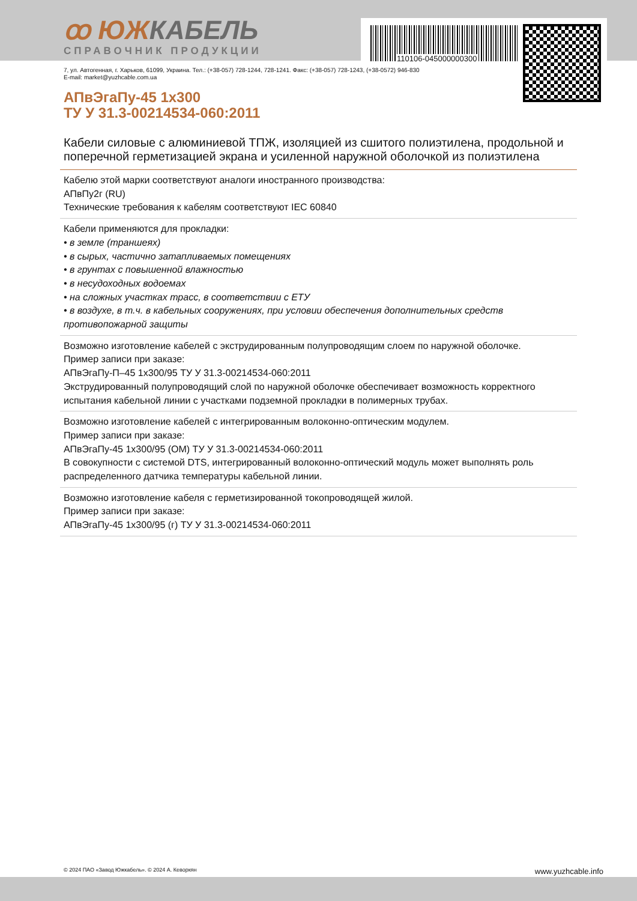110106-045000000300
ꝏ ЮЖКАБЕЛЬ
СПРАВОЧНИК ПРОДУКЦИИ
7, ул. Автогенная, г. Харьков, 61099, Украина. Тел.: (+38-057) 728-1244, 728-1241. Факс: (+38-057) 728-1243, (+38-0572) 946-830
E-mail: market@yuzhcable.com.ua
АПвЭгаПу-45 1х300
ТУ У 31.3-00214534-060:2011
Кабели силовые с алюминиевой ТПЖ, изоляцией из сшитого полиэтилена, продольной и поперечной герметизацией экрана и усиленной наружной оболочкой из полиэтилена
Кабелю этой марки соответствуют аналоги иностранного производства:
АПвПу2г (RU)
Технические требования к кабелям соответствуют IEC 60840
Кабели применяются для прокладки:
• в земле (траншеях)
• в сырых, частично затапливаемых помещениях
• в грунтах с повышенной влажностью
• в несудоходных водоемах
• на сложных участках трасс, в соответствии с ЕТУ
• в воздухе, в т.ч. в кабельных сооружениях, при условии обеспечения дополнительных средств противопожарной защиты
Возможно изготовление кабелей с экструдированным полупроводящим слоем по наружной оболочке.
Пример записи при заказе:
АПвЭгаПу-П–45 1х300/95 ТУ У 31.3-00214534-060:2011
Экструдированный полупроводящий слой по наружной оболочке обеспечивает возможность корректного испытания кабельной линии с участками подземной прокладки в полимерных трубах.
Возможно изготовление кабелей с интегрированным волоконно-оптическим модулем.
Пример записи при заказе:
АПвЭгаПу-45 1х300/95 (ОМ) ТУ У 31.3-00214534-060:2011
В совокупности с системой DTS, интегрированный волоконно-оптический модуль может выполнять роль распределенного датчика температуры кабельной линии.
Возможно изготовление кабеля с герметизированной токопроводящей жилой.
Пример записи при заказе:
АПвЭгаПу-45 1х300/95 (г) ТУ У 31.3-00214534-060:2011
© 2024 ПАО «Завод Южкабель». © 2024 А. Кеворкян www.yuzhcable.info